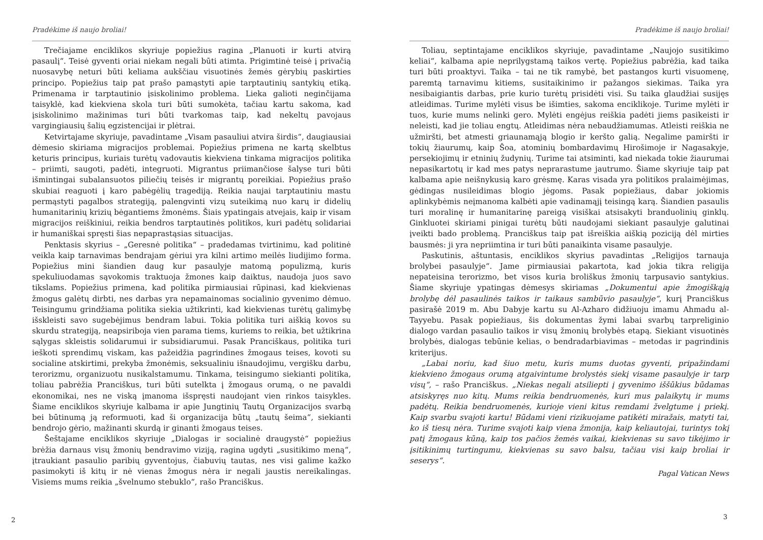Pradėkime iš naujo broliai!
Trečiajame enciklikos skyriuje popiežius ragina „Planuoti ir kurti atvirą pasaulį“. Teisė gyventi oriai niekam negali būti atimta. Prigimtinė teisė į privačią nuosavybę neturi būti keliama aukščiau visuotinės žemės gėrybių paskirties principo. Popiežius taip pat prašo pamąstyti apie tarptautinių santykių etiką. Primenama ir tarptautinio įsiskolinimo problema. Lieka galioti neginčijama taisyklė, kad kiekviena skola turi būti sumokėta, tačiau kartu sakoma, kad įsiskolinimo mažinimas turi būti tvarkomas taip, kad nekeltų pavojaus vargingiausių šalių egzistencijai ir plėtrai.
Ketvirtajame skyriuje, pavadintame „Visam pasauliui atvira širdis“, daugiausiai dėmesio skiriama migracijos problemai. Popiežius primena ne kartą skelbtus keturis principus, kuriais turėtų vadovautis kiekviena tinkama migracijos politika – priimti, saugoti, padėti, integruoti. Migrantus priimančiose šalyse turi būti išmintingai subalansuotos piliečių teisės ir migrantų poreikiai. Popiežius prašo skubiai reaguoti į karo pabėgėlių tragediją. Reikia naujai tarptautiniu mastu permąstyti pagalbos strategiją, palengvinti vizų suteikimą nuo karų ir didelių humanitarinių krizių bėgantiems žmonėms. Šiais ypatingais atvejais, kaip ir visam migracijos reiškiniui, reikia bendros tarptautinės politikos, kuri padėtų solidariai ir humaniškai spręsti šias nepaprastąsias situacijas.
Penktasis skyrius – „Geresnė politika“ – pradedamas tvirtinimu, kad politinė veikla kaip tarnavimas bendrajam gėriui yra kilni artimo meilės liudijimo forma. Popiežius mini šiandien daug kur pasaulyje matomą populizmą, kuris spekuliuodamas sąvokomis traktuoja žmones kaip daiktus, naudoja juos savo tikslams. Popiežius primena, kad politika pirmiausiai rūpinasi, kad kiekvienas žmogus galėtų dirbti, nes darbas yra nepamainomas socialinio gyvenimo dėmuo. Teisingumu grindžiama politika siekia užtikrinti, kad kiekvienas turėtų galimybę išskleisti savo sugebėjimus bendram labui. Tokia politika turi aiškią kovos su skurdu strategiją, neapsiriboja vien parama tiems, kuriems to reikia, bet užtikrina sąlygas skleistis solidarumui ir subsidiarumui. Pasak Pranciškaus, politika turi ieškoti sprendimų viskam, kas pažeidžia pagrindines žmogaus teises, kovoti su socialine atskirtimi, prekyba žmonėmis, seksualiniu išnaudojimu, vergišku darbu, terorizmu, organizuotu nusikalstamumu. Tinkama, teisingumo siekianti politika, toliau pabrėžia Pranciškus, turi būti sutelkta į žmogaus orumą, o ne pavaldi ekonomikai, nes ne viską įmanoma išspręsti naudojant vien rinkos taisykles. Šiame enciklikos skyriuje kalbama ir apie Jungtinių Tautų Organizacijos svarbą bei būtinumą ją reformuoti, kad ši organizacija būtų „tautų šeima“, siekianti bendrojo gėrio, mažinanti skurdą ir ginanti žmogaus teises.
Šeštajame enciklikos skyriuje „Dialogas ir socialinė draugystė“ popiežius brėžia darnaus visų žmonių bendravimo viziją, ragina ugdyti „susitikimo meną“, įtraukiant pasaulio paribių gyventojus, čiabuvių tautas, nes visi galime kažko pasimokyti iš kitų ir nė vienas žmogus nėra ir negali jaustis nereikalingas. Visiems mums reikia „švelnumo stebuklo“, rašo Pranciškus.
2
Pradėkime iš naujo broliai!
Toliau, septintajame enciklikos skyriuje, pavadintame „Naujojo susitikimo keliai“, kalbama apie neprilygstamą taikos vertę. Popiežius pabrėžia, kad taika turi būti proaktyvi. Taika – tai ne tik ramybė, bet pastangos kurti visuomenę, paremtą tarnavimu kitiems, susitaikinimo ir pažangos siekimas. Taika yra nesibaigiantis darbas, prie kurio turėtų prisidėti visi. Su taika glaudžiai susijęs atleidimas. Turime mylėti visus be išimties, sakoma enciklikoje. Turime mylėti ir tuos, kurie mums nelinki gero. Mylėti engėjus reiškia padėti jiems pasikeisti ir neleisti, kad jie toliau engtų. Atleidimas nėra nebaudžiamumas. Atleisti reiškia ne užmiršti, bet atmesti griaunamąją blogio ir keršto galią. Negalime pamiršti ir tokių žiaurumų, kaip Šoa, atominių bombardavimų Hirošimoje ir Nagasakyje, persekiojimų ir etninių žudynių. Turime tai atsiminti, kad niekada tokie žiaurumai nepasikartotų ir kad mes patys neprarastume jautrumo. Šiame skyriuje taip pat kalbama apie neišnykusią karo grėsmę. Karas visada yra politikos pralaimėjimas, gėdingas nusileidimas blogio jėgoms. Pasak popiežiaus, dabar jokiomis aplinkybėmis neįmanoma kalbėti apie vadinamąjį teisingą karą. Šiandien pasaulis turi moralinę ir humanitarinę pareigą visiškai atsisakyti branduolinių ginklų. Ginkluotei skiriami pinigai turėtų būti naudojami siekiant pasaulyje galutinai įveikti bado problemą. Pranciškus taip pat išreiškia aiškią poziciją dėl mirties bausmės: ji yra nepriimtina ir turi būti panaikinta visame pasaulyje.
Paskutinis, aštuntasis, enciklikos skyrius pavadintas „Religijos tarnauja brolybei pasaulyje“. Jame pirmiausiai pakartota, kad jokia tikra religija nepateisina terorizmo, bet visos kuria broliškus žmonių tarpusavio santykius. Šiame skyriuje ypatingas dėmesys skiriamas „Dokumentui apie žmogiškąją brolybę dėl pasaulinės taikos ir taikaus sambūvio pasaulyje“, kurį Pranciškus pasirašė 2019 m. Abu Dabyje kartu su Al-Azharo didžiuoju imamu Ahmadu al-Tayyebu. Pasak popiežiaus, šis dokumentas žymi labai svarbų tarpreliginio dialogo vardan pasaulio taikos ir visų žmonių brolybės etapą. Siekiant visuotinės brolybės, dialogas tebūnie kelias, o bendradarbiavimas – metodas ir pagrindinis kriterijus.
„Labai noriu, kad šiuo metu, kuris mums duotas gyventi, pripažindami kiekvieno žmogaus orumą atgaivintume brolystės siekį visame pasaulyje ir tarp visų“, – rašo Pranciškus. „Niekas negali atsiliepti į gyvenimo iššūkius būdamas atsiskyręs nuo kitų. Mums reikia bendruomenės, kuri mus palaikytų ir mums padėtų. Reikia bendruomenės, kurioje vieni kitus remdami žvelgtume į priekį. Kaip svarbu svajoti kartu! Būdami vieni rizikuojame patikėti miražais, matyti tai, ko iš tiesų nėra. Turime svajoti kaip viena žmonija, kaip keliautojai, turintys tokį patį žmogaus kūną, kaip tos pačios žemės vaikai, kiekvienas su savo tikėjimo ir įsitikinimų turtingumu, kiekvienas su savo balsu, tačiau visi kaip broliai ir seserys“.
Pagal Vatican News
3